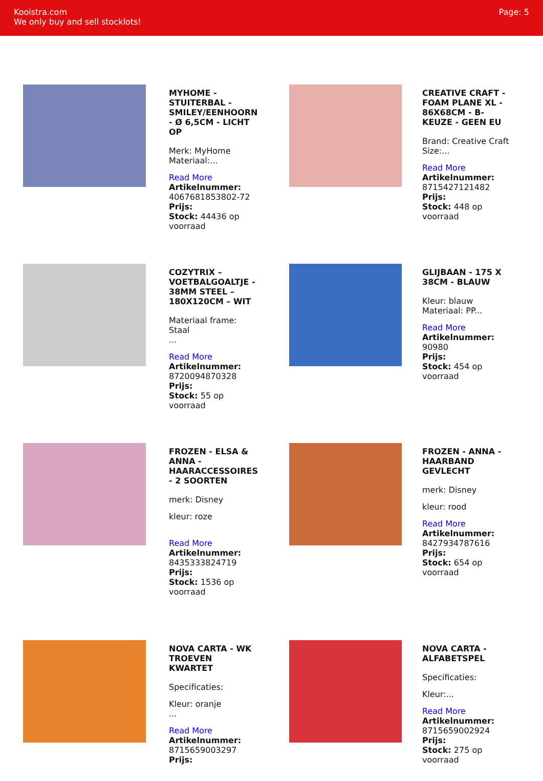Kooistra.com
We only buy and sell stocklots!
Page: 5
MYHOME - STUITERBAL - SMILEY/EENHOORN - Ø 6,5CM - LICHT OP
Merk: MyHome Materiaal:...
Read More
Artikelnummer: 4067681853802-72
Prijs:
Stock: 44436 op voorraad
CREATIVE CRAFT - FOAM PLANE XL - 86X68CM - B-KEUZE - GEEN EU
Brand: Creative Craft Size:...
Read More
Artikelnummer: 8715427121482
Prijs:
Stock: 448 op voorraad
COZYTRIX – VOETBALGOALTJE - 38MM STEEL – 180X120CM – WIT
Materiaal frame: Staal
...
Read More
Artikelnummer: 8720094870328
Prijs:
Stock: 55 op voorraad
GLIJBAAN - 175 X 38CM - BLAUW
Kleur: blauw Materiaal: PP...
Read More
Artikelnummer: 90980
Prijs:
Stock: 454 op voorraad
FROZEN - ELSA & ANNA - HAARACCESSOIRES - 2 SOORTEN
merk: Disney
kleur: roze
Read More
Artikelnummer: 8435333824719
Prijs:
Stock: 1536 op voorraad
FROZEN - ANNA - HAARBAND GEVLECHT
merk: Disney
kleur: rood
Read More
Artikelnummer: 8427934787616
Prijs:
Stock: 654 op voorraad
NOVA CARTA - WK TROEVEN KWARTET
Specificaties:
Kleur: oranje
...
Read More
Artikelnummer: 8715659003297
Prijs:
NOVA CARTA - ALFABETSPEL
Specificaties:
Kleur:...
Read More
Artikelnummer: 8715659002924
Prijs:
Stock: 275 op voorraad